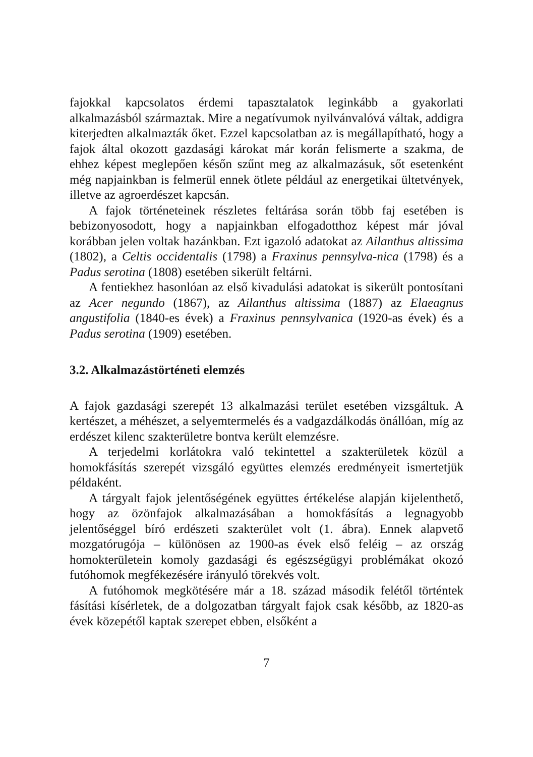fajokkal kapcsolatos érdemi tapasztalatok leginkább a gyakorlati alkalmazásból származtak. Mire a negatívumok nyilvánvalóvá váltak, addigra kiterjedten alkalmazták őket. Ezzel kapcsolatban az is megállapítható, hogy a fajok által okozott gazdasági károkat már korán felismerte a szakma, de ehhez képest meglepően későn szűnt meg az alkalmazásuk, sőt esetenként még napjainkban is felmerül ennek ötlete például az energetikai ültetvények, illetve az agroerdészet kapcsán.
A fajok történeteinek részletes feltárása során több faj esetében is bebizonyosodott, hogy a napjainkban elfogadotthoz képest már jóval korábban jelen voltak hazánkban. Ezt igazoló adatokat az Ailanthus altissima (1802), a Celtis occidentalis (1798) a Fraxinus pennsylva-nica (1798) és a Padus serotina (1808) esetében sikerült feltárni.
A fentiekhez hasonlóan az első kivadulási adatokat is sikerült pontosítani az Acer negundo (1867), az Ailanthus altissima (1887) az Elaeagnus angustifolia (1840-es évek) a Fraxinus pennsylvanica (1920-as évek) és a Padus serotina (1909) esetében.
3.2. Alkalmazástörténeti elemzés
A fajok gazdasági szerepét 13 alkalmazási terület esetében vizsgáltuk. A kertészet, a méhészet, a selyemtermelés és a vadgazdálkodás önállóan, míg az erdészet kilenc szakterületre bontva került elemzésre.
A terjedelmi korlátokra való tekintettel a szakterületek közül a homokfásítás szerepét vizsgáló együttes elemzés eredményeit ismertetjük példaként.
A tárgyalt fajok jelentőségének együttes értékelése alapján kijelenthető, hogy az özönfajok alkalmazásában a homokfásítás a legnagyobb jelentőséggel bíró erdészeti szakterület volt (1. ábra). Ennek alapvető mozgatórugója – különösen az 1900-as évek első feléig – az ország homokterületein komoly gazdasági és egészségügyi problémákat okozó futóhomok megfékezésére irányuló törekvés volt.
A futóhomok megkötésére már a 18. század második felétől történtek fásítási kísérletek, de a dolgozatban tárgyalt fajok csak később, az 1820-as évek közepétől kaptak szerepet ebben, elsőként a
7